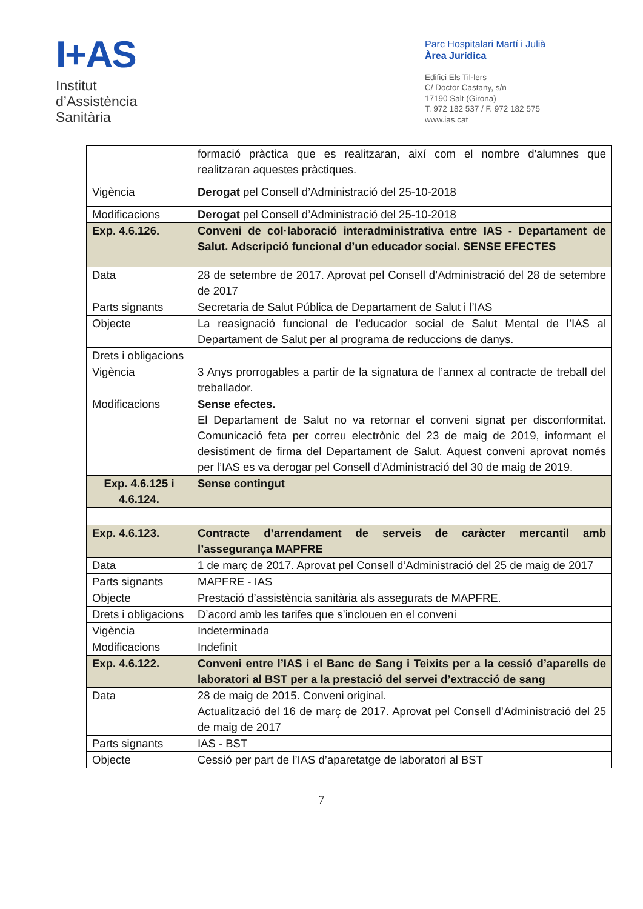I+AS
Institut
d’Assistència
Sanitària
Parc Hospitalari Martí i Julià
Àrea Jurídica
Edifici Els Til·lers
C/ Doctor Castany, s/n
17190 Salt (Girona)
T. 972 182 537 / F. 972 182 575
www.ias.cat
| | formació pràctica que es realitzaran, així com el nombre d'alumnes que realitzaran aquestes pràctiques. |
| Vigència | Derogat pel Consell d’Administració del 25-10-2018 |
| Modificacions | Derogat pel Consell d’Administració del 25-10-2018 |
| Exp. 4.6.126. | Conveni de col·laboració interadministrativa entre IAS - Departament de Salut. Adscripció funcional d’un educador social. SENSE EFECTES |
| Data | 28 de setembre de 2017. Aprovat pel Consell d’Administració del 28 de setembre de 2017 |
| Parts signants | Secretaria de Salut Pública de Departament de Salut i l’IAS |
| Objecte | La reasignació funcional de l’educador social de Salut Mental de l’IAS al Departament de Salut per al programa de reduccions de danys. |
| Drets i obligacions | |
| Vigència | 3 Anys prorrogables a partir de la signatura de l’annex al contracte de treball del treballador. |
| Modificacions | Sense efectes. El Departament de Salut no va retornar el conveni signat per disconformitat. Comunicació feta per correu electrònic del 23 de maig de 2019, informant el desistiment de firma del Departament de Salut. Aquest conveni aprovat només per l’IAS es va derogar pel Consell d’Administració del 30 de maig de 2019. |
| Exp. 4.6.125 i 4.6.124. | Sense contingut |
| Exp. 4.6.123. | Contracte d’arrendament de serveis de caràcter mercantil amb l’assegurança MAPFRE |
| Data | 1 de març de 2017. Aprovat pel Consell d’Administració del 25 de maig de 2017 |
| Parts signants | MAPFRE - IAS |
| Objecte | Prestació d’assistència sanitària als assegurats de MAPFRE. |
| Drets i obligacions | D’acord amb les tarifes que s’inclouen en el conveni |
| Vigència | Indeterminada |
| Modificacions | Indefinit |
| Exp. 4.6.122. | Conveni entre l’IAS i el Banc de Sang i Teixits per a la cessió d’aparells de laboratori al BST per a la prestació del servei d’extracció de sang |
| Data | 28 de maig de 2015. Conveni original. Actualització del 16 de març de 2017. Aprovat pel Consell d’Administració del 25 de maig de 2017 |
| Parts signants | IAS - BST |
| Objecte | Cessió per part de l’IAS d’aparetatge de laboratori al BST |
7